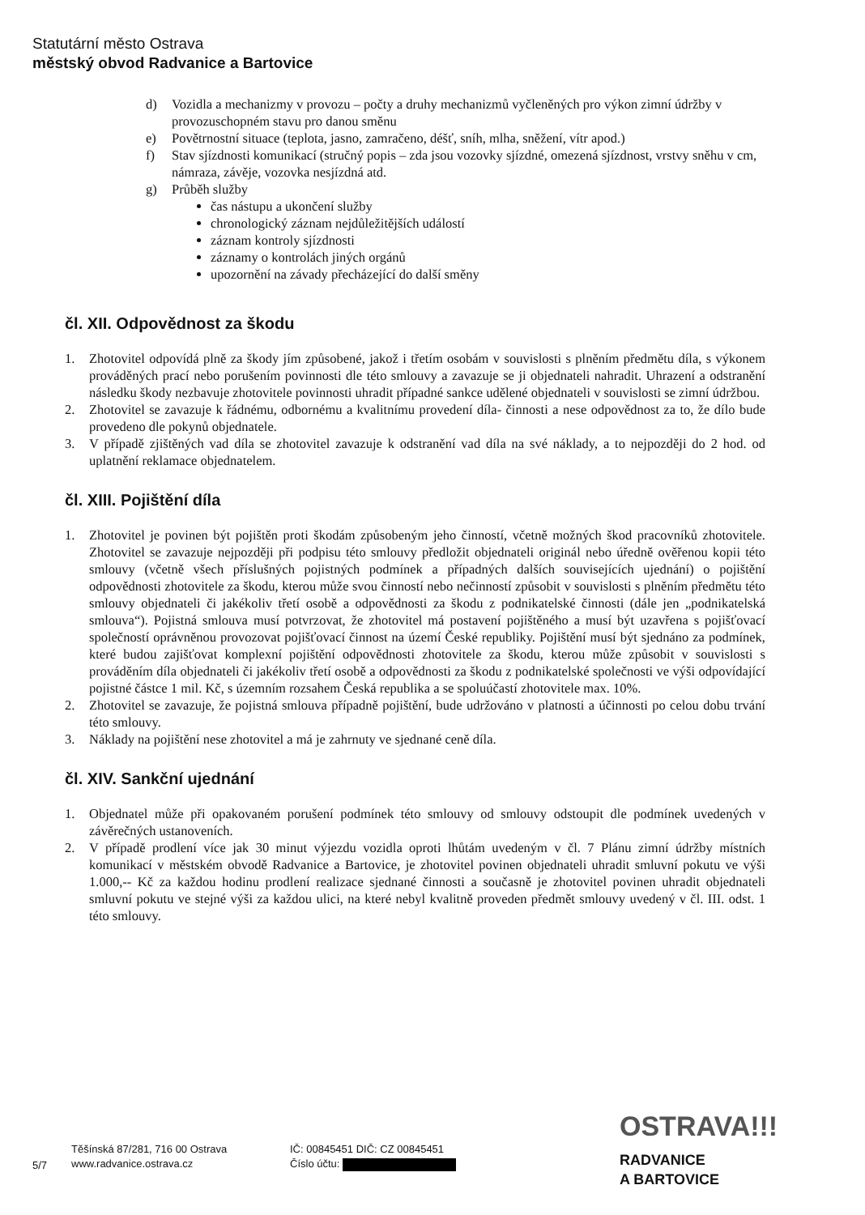Statutární město Ostrava
městský obvod Radvanice a Bartovice
d) Vozidla a mechanizmy v provozu – počty a druhy mechanizmů vyčleněných pro výkon zimní údržby v provozuschopném stavu pro danou směnu
e) Povětrnostní situace (teplota, jasno, zamračeno, déšť, sníh, mlha, sněžení, vítr apod.)
f) Stav sjízdnosti komunikací (stručný popis – zda jsou vozovky sjízdné, omezená sjízdnost, vrstvy sněhu v cm, námraza, závěje, vozovka nesjízdná atd.
g) Průběh služby
čas nástupu a ukončení služby
chronologický záznam nejdůležitějších událostí
záznam kontroly sjízdnosti
záznamy o kontrolách jiných orgánů
upozornění na závady přecházející do další směny
čl. XII. Odpovědnost za škodu
1. Zhotovitel odpovídá plně za škody jím způsobené, jakož i třetím osobám v souvislosti s plněním předmětu díla, s výkonem prováděných prací nebo porušením povinnosti dle této smlouvy a zavazuje se ji objednateli nahradit. Uhrazení a odstranění následku škody nezbavuje zhotovitele povinnosti uhradit případné sankce udělené objednateli v souvislosti se zimní údržbou.
2. Zhotovitel se zavazuje k řádnému, odbornému a kvalitnímu provedení díla- činnosti a nese odpovědnost za to, že dílo bude provedeno dle pokynů objednatele.
3. V případě zjištěných vad díla se zhotovitel zavazuje k odstranění vad díla na své náklady, a to nejpozději do 2 hod. od uplatnění reklamace objednatelem.
čl. XIII. Pojištění díla
1. Zhotovitel je povinen být pojištěn proti škodám způsobeným jeho činností, včetně možných škod pracovníků zhotovitele. Zhotovitel se zavazuje nejpozději při podpisu této smlouvy předložit objednateli originál nebo úředně ověřenou kopii této smlouvy (včetně všech příslušných pojistných podmínek a případných dalších souvisejících ujednání) o pojištění odpovědnosti zhotovitele za škodu, kterou může svou činností nebo nečinností způsobit v souvislosti s plněním předmětu této smlouvy objednateli či jakékoliv třetí osobě a odpovědnosti za škodu z podnikatelské činnosti (dále jen „podnikatelská smlouva“). Pojistná smlouva musí potvrzovat, že zhotovitel má postavení pojištěného a musí být uzavřena s pojišťovací společností oprávněnou provozovat pojišťovací činnost na území České republiky. Pojištění musí být sjednáno za podmínek, které budou zajišťovat komplexní pojištění odpovědnosti zhotovitele za škodu, kterou může způsobit v souvislosti s prováděním díla objednateli či jakékoliv třetí osobě a odpovědnosti za škodu z podnikatelské společnosti ve výši odpovídající pojistné částce 1 mil. Kč, s územním rozsahem Česká republika a se spoluúčastí zhotovitele max. 10%.
2. Zhotovitel se zavazuje, že pojistná smlouva případně pojištění, bude udržováno v platnosti a účinnosti po celou dobu trvání této smlouvy.
3. Náklady na pojištění nese zhotovitel a má je zahrnuty ve sjednané ceně díla.
čl. XIV. Sankční ujednání
1. Objednatel může při opakovaném porušení podmínek této smlouvy od smlouvy odstoupit dle podmínek uvedených v závěrečných ustanoveních.
2. V případě prodlení více jak 30 minut výjezdu vozidla oproti lhůtám uvedeným v čl. 7 Plánu zimní údržby místních komunikací v městském obvodě Radvanice a Bartovice, je zhotovitel povinen objednateli uhradit smluvní pokutu ve výši 1.000,-- Kč za každou hodinu prodlení realizace sjednané činnosti a současně je zhotovitel povinen uhradit objednateli smluvní pokutu ve stejné výši za každou ulici, na které nebyl kvalitně proveden předmět smlouvy uvedený v čl. III. odst. 1 této smlouvy.
5/7
Těšínská 87/281, 716 00 Ostrava
www.radvanice.ostrava.cz
IČ: 00845451 DIČ: CZ 00845451
Číslo účtu:
OSTRAVA!!!
RADVANICE
A BARTOVICE